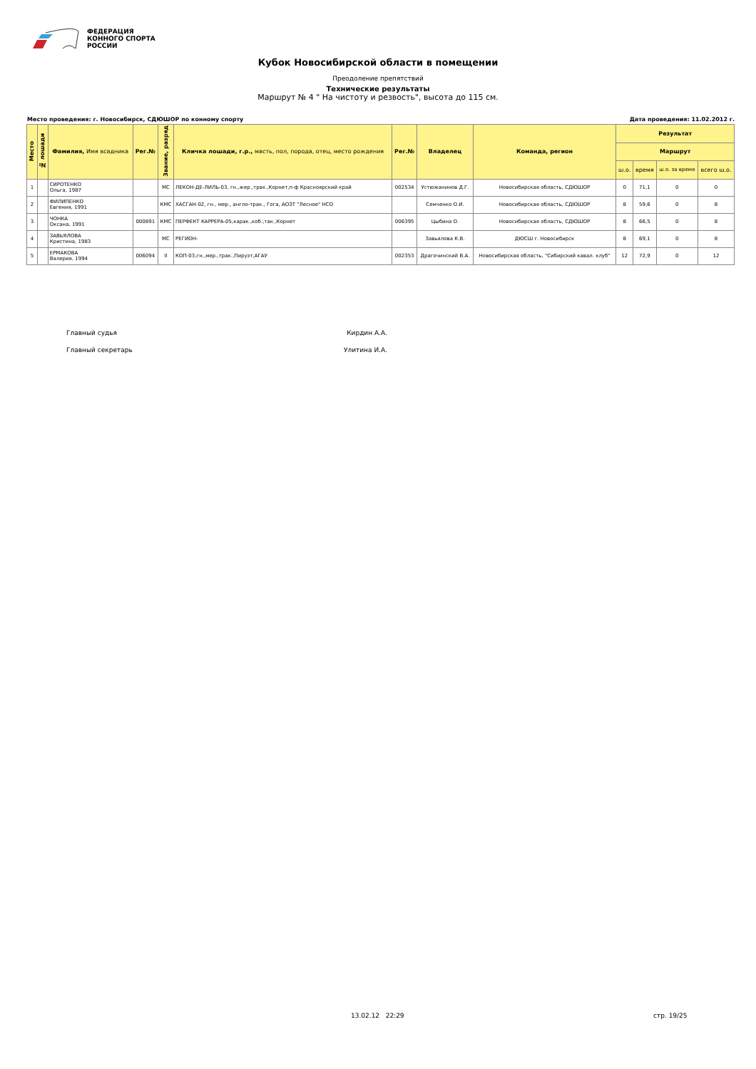ФЕДЕРАЦИЯ
КОННОГО СПОРТА
РОССИИ
Кубок Новосибирской области в помещении
Преодоление препятствий
Технические результаты
Маршрут № 4 " На чистоту и резвость", высота до 115 см.
Место проведения: г. Новосибирск, СДЮШОР по конному спорту Дата проведения: 11.02.2012 г.
| Место | № лошади | Фамилия, Имя всадника | Рег.№ | Звание, разряд | Кличка лошади, г.р., масть, пол, порода, отец, место рождения | Рег.№ | Владелец | Команда, регион | Результат | | | |
| --- | --- | --- | --- | --- | --- | --- | --- | --- | --- | --- | --- | --- |
| | | | | | | | | | Маршрут | | | |
| | | | | | | | | | ш.о. | время | ш.о. за время | всего ш.о. |
| 1 | | СИРОТЕНКО Ольга, 1987 | | МС | ЛЕКОН-ДЕ-ЛИЛЬ-03, гн.,жер.,трак.,Корнет,п-ф Красноярский край | 002534 | Устюжанинов Д.Г. | Новосибирская область, СДЮШОР | 0 | 71,1 | 0 | 0 |
| 2 | | ФИЛИПЕНКО Евгения, 1991 | | КМС | ХАСГАН-02, гн., мер., англо-трак., Гога, АОЗТ "Лесное" НСО | | Семченко О.И. | Новосибирская область, СДЮШОР | 8 | 59,6 | 0 | 8 |
| 3 | | ЧОНКА Оксана, 1991 | 000891 | КМС | ПЕРФЕКТ КАРРЕРА-05,карак.,коб.,так.,Корнет | 006395 | Цыбина О. | Новосибирская область, СДЮШОР | 8 | 66,5 | 0 | 8 |
| 4 | | ЗАВЬЯЛОВА Кристина, 1983 | | МС | РЕГИОН- | | Завьялова К.В. | ДЮСШ г. Новосибирск | 8 | 69,1 | 0 | 8 |
| 5 | | ЕРМАКОВА Валерия, 1994 | 006094 | II | КОП-03,гн.,мер.,трак.,Пируэт,АГАУ | 002353 | Драгочинский В.А. | Новосибирская область, "Сибирский кавал. клуб" | 12 | 72,9 | 0 | 12 |
Главный судья Кирдин А.А.
Главный секретарь Улитина И.А.
13.02.12 22:29 стр. 19/25